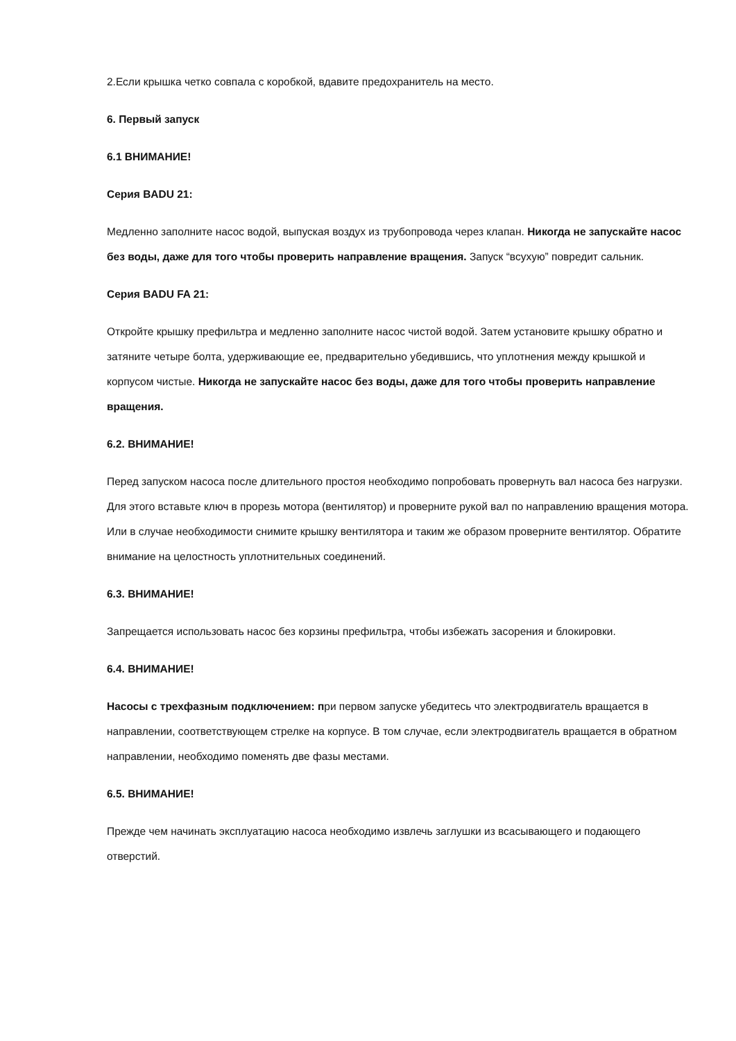2.Если крышка четко совпала с коробкой, вдавите предохранитель на место.
6. Первый запуск
6.1 ВНИМАНИЕ!
Серия BADU 21:
Медленно заполните насос водой, выпуская воздух из трубопровода через клапан. Никогда не запускайте насос без воды, даже для того чтобы проверить направление вращения. Запуск “всухую” повредит сальник.
Серия BADU FA 21:
Откройте крышку префильтра и медленно заполните насос чистой водой. Затем установите крышку обратно и затяните четыре болта, удерживающие ее, предварительно убедившись, что уплотнения между крышкой и корпусом чистые. Никогда не запускайте насос без воды, даже для того чтобы проверить направление вращения.
6.2. ВНИМАНИЕ!
Перед запуском насоса после длительного простоя необходимо попробовать провернуть вал насоса без нагрузки. Для этого вставьте ключ в прорезь мотора (вентилятор) и проверните рукой вал по направлению вращения мотора. Или в случае необходимости снимите крышку вентилятора и таким же образом проверните вентилятор. Обратите внимание на целостность уплотнительных соединений.
6.3. ВНИМАНИЕ!
Запрещается использовать насос без корзины префильтра, чтобы избежать засорения и блокировки.
6.4. ВНИМАНИЕ!
Насосы с трехфазным подключением: при первом запуске убедитесь что электродвигатель вращается в направлении, соответствующем стрелке на корпусе. В том случае, если электродвигатель вращается в обратном направлении, необходимо поменять две фазы местами.
6.5. ВНИМАНИЕ!
Прежде чем начинать эксплуатацию насоса необходимо извлечь заглушки из всасывающего и подающего отверстий.